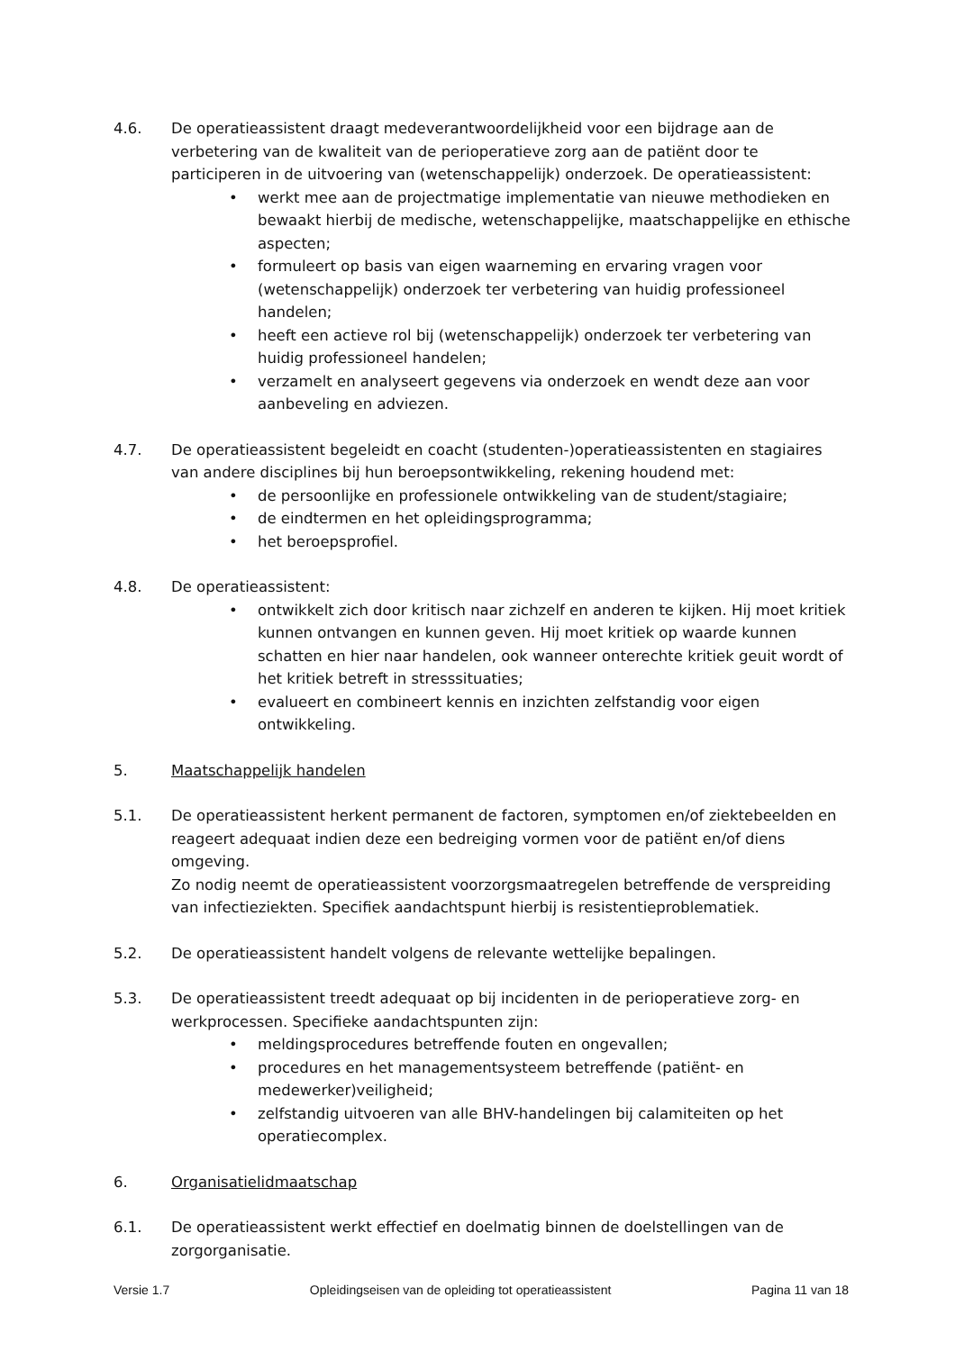4.6. De operatieassistent draagt medeverantwoordelijkheid voor een bijdrage aan de verbetering van de kwaliteit van de perioperatieve zorg aan de patiënt door te participeren in de uitvoering van (wetenschappelijk) onderzoek. De operatieassistent:
• werkt mee aan de projectmatige implementatie van nieuwe methodieken en bewaakt hierbij de medische, wetenschappelijke, maatschappelijke en ethische aspecten;
• formuleert op basis van eigen waarneming en ervaring vragen voor (wetenschappelijk) onderzoek ter verbetering van huidig professioneel handelen;
• heeft een actieve rol bij (wetenschappelijk) onderzoek ter verbetering van huidig professioneel handelen;
• verzamelt en analyseert gegevens via onderzoek en wendt deze aan voor aanbeveling en adviezen.
4.7. De operatieassistent begeleidt en coacht (studenten-)operatieassistenten en stagiaires van andere disciplines bij hun beroepsontwikkeling, rekening houdend met:
• de persoonlijke en professionele ontwikkeling van de student/stagiaire;
• de eindtermen en het opleidingsprogramma;
• het beroepsprofiel.
4.8. De operatieassistent:
• ontwikkelt zich door kritisch naar zichzelf en anderen te kijken. Hij moet kritiek kunnen ontvangen en kunnen geven. Hij moet kritiek op waarde kunnen schatten en hier naar handelen, ook wanneer onterechte kritiek geuit wordt of het kritiek betreft in stresssituaties;
• evalueert en combineert kennis en inzichten zelfstandig voor eigen ontwikkeling.
5. Maatschappelijk handelen
5.1. De operatieassistent herkent permanent de factoren, symptomen en/of ziektebeelden en reageert adequaat indien deze een bedreiging vormen voor de patiënt en/of diens omgeving.
Zo nodig neemt de operatieassistent voorzorgsmaatregelen betreffende de verspreiding van infectieziekten. Specifiek aandachtspunt hierbij is resistentieproblematiek.
5.2. De operatieassistent handelt volgens de relevante wettelijke bepalingen.
5.3. De operatieassistent treedt adequaat op bij incidenten in de perioperatieve zorg- en werkprocessen. Specifieke aandachtspunten zijn:
• meldingsprocedures betreffende fouten en ongevallen;
• procedures en het managementsysteem betreffende (patiënt- en medewerker)veiligheid;
• zelfstandig uitvoeren van alle BHV-handelingen bij calamiteiten op het operatiecomplex.
6. Organisatielidmaatschap
6.1. De operatieassistent werkt effectief en doelmatig binnen de doelstellingen van de zorgorganisatie.
Versie 1.7 Opleidingseisen van de opleiding tot operatieassistent Pagina 11 van 18